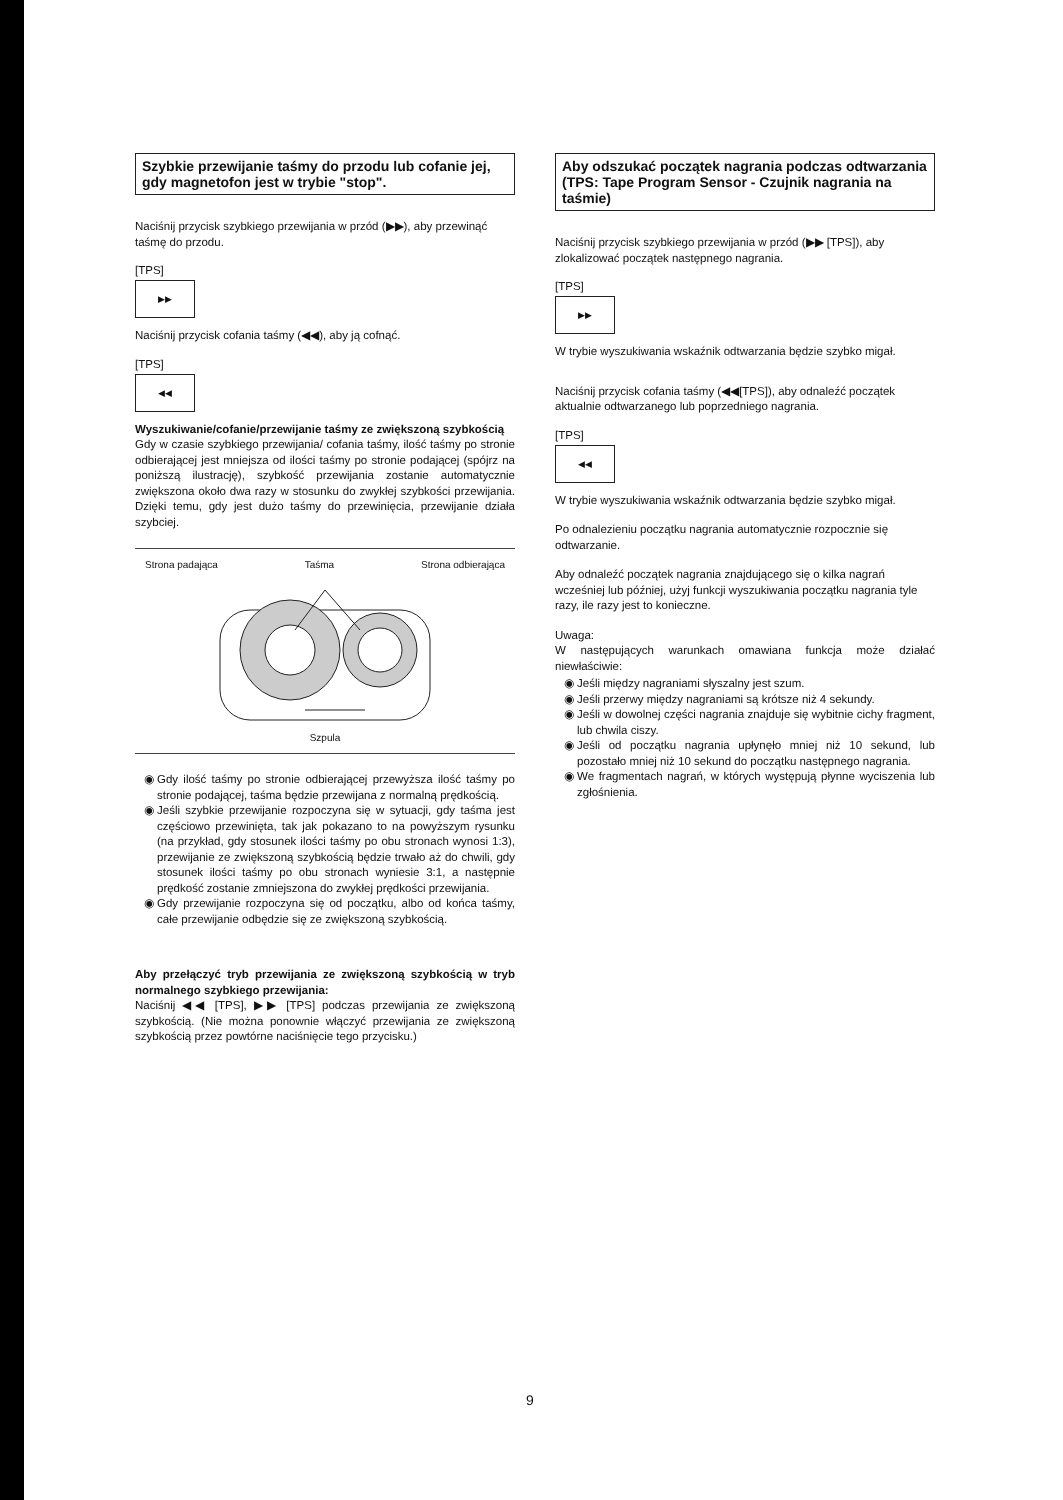Szybkie przewijanie taśmy do przodu lub cofanie jej, gdy magnetofon jest w trybie "stop".
Naciśnij przycisk szybkiego przewijania w przód (▶▶), aby przewinąć taśmę do przodu.
[TPS]
▶▶
Naciśnij przycisk cofania taśmy (◀◀), aby ją cofnąć.
[TPS]
◀◀
Wyszukiwanie/cofanie/przewijanie taśmy ze zwiększoną szybkością
Gdy w czasie szybkiego przewijania/ cofania taśmy, ilość taśmy po stronie odbierającej jest mniejsza od ilości taśmy po stronie podającej (spójrz na poniższą ilustrację), szybkość przewijania zostanie automatycznie zwiększona około dwa razy w stosunku do zwykłej szybkości przewijania. Dzięki temu, gdy jest dużo taśmy do przewinięcia, przewijanie działa szybciej.
Strona padająca Taśma Strona odbierająca
Szpula
Gdy ilość taśmy po stronie odbierającej przewyższa ilość taśmy po stronie podającej, taśma będzie przewijana z normalną prędkością.
Jeśli szybkie przewijanie rozpoczyna się w sytuacji, gdy taśma jest częściowo przewinięta, tak jak pokazano to na powyższym rysunku (na przykład, gdy stosunek ilości taśmy po obu stronach wynosi 1:3), przewijanie ze zwiększoną szybkością będzie trwało aż do chwili, gdy stosunek ilości taśmy po obu stronach wyniesie 3:1, a następnie prędkość zostanie zmniejszona do zwykłej prędkości przewijania.
Gdy przewijanie rozpoczyna się od początku, albo od końca taśmy, całe przewijanie odbędzie się ze zwiększoną szybkością.
Aby przełączyć tryb przewijania ze zwiększoną szybkością w tryb normalnego szybkiego przewijania:
Naciśnij ◀◀ [TPS], ▶▶ [TPS] podczas przewijania ze zwiększoną szybkością. (Nie można ponownie włączyć przewijania ze zwiększoną szybkością przez powtórne naciśnięcie tego przycisku.)
Aby odszukać początek nagrania podczas odtwarzania
(TPS: Tape Program Sensor - Czujnik nagrania na taśmie)
Naciśnij przycisk szybkiego przewijania w przód (▶▶ [TPS]), aby zlokalizować początek następnego nagrania.
[TPS]
▶▶
W trybie wyszukiwania wskaźnik odtwarzania będzie szybko migał.
Naciśnij przycisk cofania taśmy (◀◀[TPS]), aby odnaleźć początek aktualnie odtwarzanego lub poprzedniego nagrania.
[TPS]
◀◀
W trybie wyszukiwania wskaźnik odtwarzania będzie szybko migał.
Po odnalezieniu początku nagrania automatycznie rozpocznie się odtwarzanie.
Aby odnaleźć początek nagrania znajdującego się o kilka nagrań wcześniej lub później, użyj funkcji wyszukiwania początku nagrania tyle razy, ile razy jest to konieczne.
Uwaga:
W następujących warunkach omawiana funkcja może działać niewłaściwie:
Jeśli między nagraniami słyszalny jest szum.
Jeśli przerwy między nagraniami są krótsze niż 4 sekundy.
Jeśli w dowolnej części nagrania znajduje się wybitnie cichy fragment, lub chwila ciszy.
Jeśli od początku nagrania upłynęło mniej niż 10 sekund, lub pozostało mniej niż 10 sekund do początku następnego nagrania.
We fragmentach nagrań, w których występują płynne wyciszenia lub zgłośnienia.
9